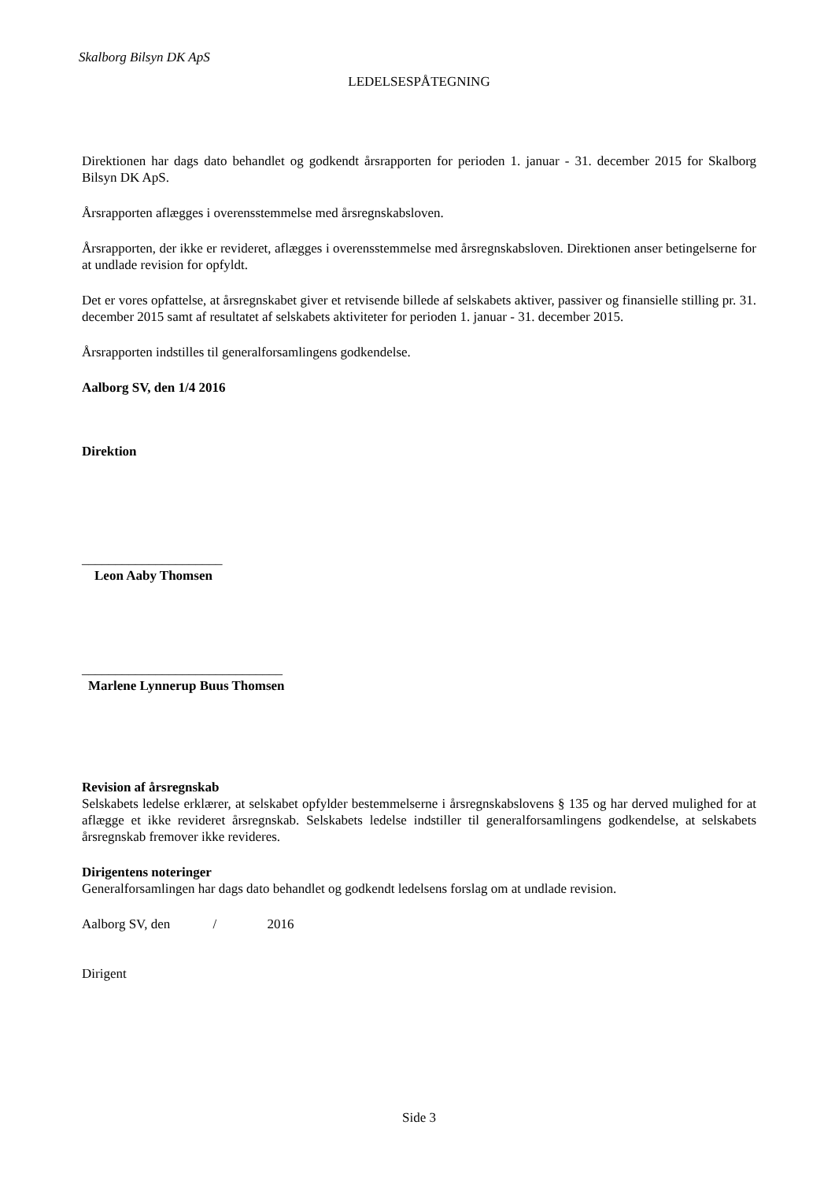Skalborg Bilsyn DK ApS
LEDELSESPÅTEGNING
Direktionen har dags dato behandlet og godkendt årsrapporten for perioden 1. januar - 31. december 2015 for Skalborg Bilsyn DK ApS.
Årsrapporten aflægges i overensstemmelse med årsregnskabsloven.
Årsrapporten, der ikke er revideret, aflægges i overensstemmelse med årsregnskabsloven. Direktionen anser betingelserne for at undlade revision for opfyldt.
Det er vores opfattelse, at årsregnskabet giver et retvisende billede af selskabets aktiver, passiver og finansielle stilling pr. 31. december 2015 samt af resultatet af selskabets aktiviteter for perioden 1. januar - 31. december 2015.
Årsrapporten indstilles til generalforsamlingens godkendelse.
Aalborg SV, den 1/4 2016
Direktion
_____________________
Leon Aaby Thomsen
______________________________
Marlene Lynnerup Buus Thomsen
Revision af årsregnskab
Selskabets ledelse erklærer, at selskabet opfylder bestemmelserne i årsregnskabslovens § 135 og har derved mulighed for at aflægge et ikke revideret årsregnskab. Selskabets ledelse indstiller til generalforsamlingens godkendelse, at selskabets årsregnskab fremover ikke revideres.
Dirigentens noteringer
Generalforsamlingen har dags dato behandlet og godkendt ledelsens forslag om at undlade revision.
Aalborg SV, den / 2016
Dirigent
Side 3